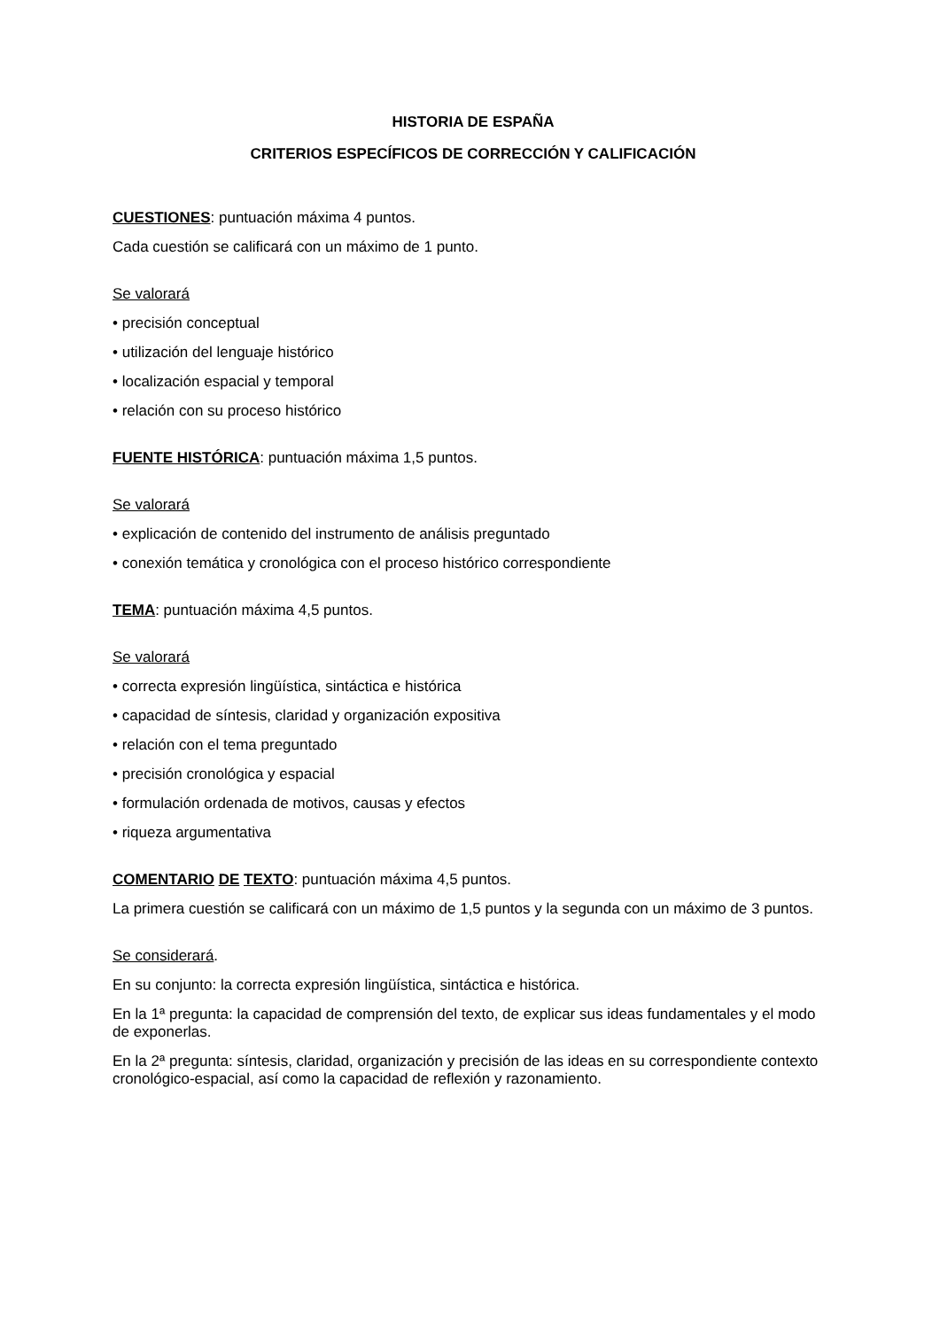HISTORIA DE ESPAÑA
CRITERIOS ESPECÍFICOS DE CORRECCIÓN Y CALIFICACIÓN
CUESTIONES: puntuación máxima 4 puntos.
Cada cuestión se calificará con un máximo de 1 punto.
Se valorará
• precisión conceptual
• utilización del lenguaje histórico
• localización espacial y temporal
• relación con su proceso histórico
FUENTE HISTÓRICA: puntuación máxima 1,5 puntos.
Se valorará
• explicación de contenido del instrumento de análisis preguntado
• conexión temática y cronológica con el proceso histórico correspondiente
TEMA: puntuación máxima 4,5 puntos.
Se valorará
• correcta expresión lingüística, sintáctica e histórica
• capacidad de síntesis, claridad y organización expositiva
• relación con el tema preguntado
• precisión cronológica y espacial
• formulación ordenada de motivos, causas y efectos
• riqueza argumentativa
COMENTARIO DE TEXTO: puntuación máxima 4,5 puntos.
La primera cuestión se calificará con un máximo de 1,5 puntos y la segunda con un máximo de 3 puntos.
Se considerará.
En su conjunto: la correcta expresión lingüística, sintáctica e histórica.
En la 1ª pregunta: la capacidad de comprensión del texto, de explicar sus ideas fundamentales y el modo de exponerlas.
En la 2ª pregunta: síntesis, claridad, organización y precisión de las ideas en su correspondiente contexto cronológico-espacial, así como la capacidad de reflexión y razonamiento.